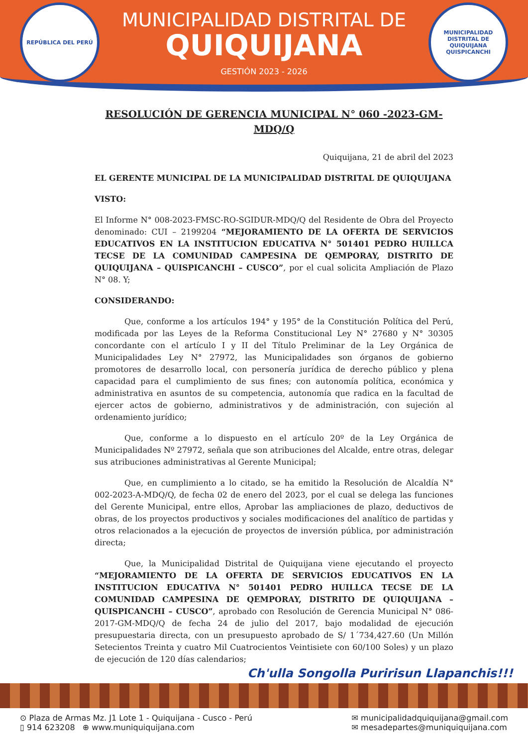REPÚBLICA DEL PERÚ
MUNICIPALIDAD DISTRITAL DE
QUIQUIJANA
GESTIÓN 2023 - 2026
MUNICIPALIDAD DISTRITAL DE QUIQUIJANA QUISPICANCHI
RESOLUCIÓN DE GERENCIA MUNICIPAL N° 060 -2023-GM-MDQ/Q
Quiquijana, 21 de abril del 2023
EL GERENTE MUNICIPAL DE LA MUNICIPALIDAD DISTRITAL DE QUIQUIJANA
VISTO:
El Informe N° 008-2023-FMSC-RO-SGIDUR-MDQ/Q del Residente de Obra del Proyecto denominado: CUI – 2199204 “MEJORAMIENTO DE LA OFERTA DE SERVICIOS EDUCATIVOS EN LA INSTITUCION EDUCATIVA N° 501401 PEDRO HUILLCA TECSE DE LA COMUNIDAD CAMPESINA DE QEMPORAY, DISTRITO DE QUIQUIJANA – QUISPICANCHI – CUSCO”, por el cual solicita Ampliación de Plazo N° 08. Y;
CONSIDERANDO:
Que, conforme a los artículos 194° y 195° de la Constitución Política del Perú, modificada por las Leyes de la Reforma Constitucional Ley N° 27680 y N° 30305 concordante con el artículo I y II del Título Preliminar de la Ley Orgánica de Municipalidades Ley N° 27972, las Municipalidades son órganos de gobierno promotores de desarrollo local, con personería jurídica de derecho público y plena capacidad para el cumplimiento de sus fines; con autonomía política, económica y administrativa en asuntos de su competencia, autonomía que radica en la facultad de ejercer actos de gobierno, administrativos y de administración, con sujeción al ordenamiento jurídico;
Que, conforme a lo dispuesto en el artículo 20º de la Ley Orgánica de Municipalidades Nº 27972, señala que son atribuciones del Alcalde, entre otras, delegar sus atribuciones administrativas al Gerente Municipal;
Que, en cumplimiento a lo citado, se ha emitido la Resolución de Alcaldía N° 002-2023-A-MDQ/Q, de fecha 02 de enero del 2023, por el cual se delega las funciones del Gerente Municipal, entre ellos, Aprobar las ampliaciones de plazo, deductivos de obras, de los proyectos productivos y sociales modificaciones del analítico de partidas y otros relacionados a la ejecución de proyectos de inversión pública, por administración directa;
Que, la Municipalidad Distrital de Quiquijana viene ejecutando el proyecto “MEJORAMIENTO DE LA OFERTA DE SERVICIOS EDUCATIVOS EN LA INSTITUCION EDUCATIVA N° 501401 PEDRO HUILLCA TECSE DE LA COMUNIDAD CAMPESINA DE QEMPORAY, DISTRITO DE QUIQUIJANA –QUISPICANCHI – CUSCO”, aprobado con Resolución de Gerencia Municipal N° 086-2017-GM-MDQ/Q de fecha 24 de julio del 2017, bajo modalidad de ejecución presupuestaria directa, con un presupuesto aprobado de S/ 1´734,427.60 (Un Millón Setecientos Treinta y cuatro Mil Cuatrocientos Veintisiete con 60/100 Soles) y un plazo de ejecución de 120 días calendarios;
Ch'ulla Songolla Puririsun Llapanchis!!!
⊙ Plaza de Armas Mz. J1 Lote 1 - Quiquijana - Cusco - Perú
▯ 914 623208 ⊕ www.muniquiquijana.com
✉ municipalidadquiquijana@gmail.com
✉ mesadepartes@muniquiquijana.com